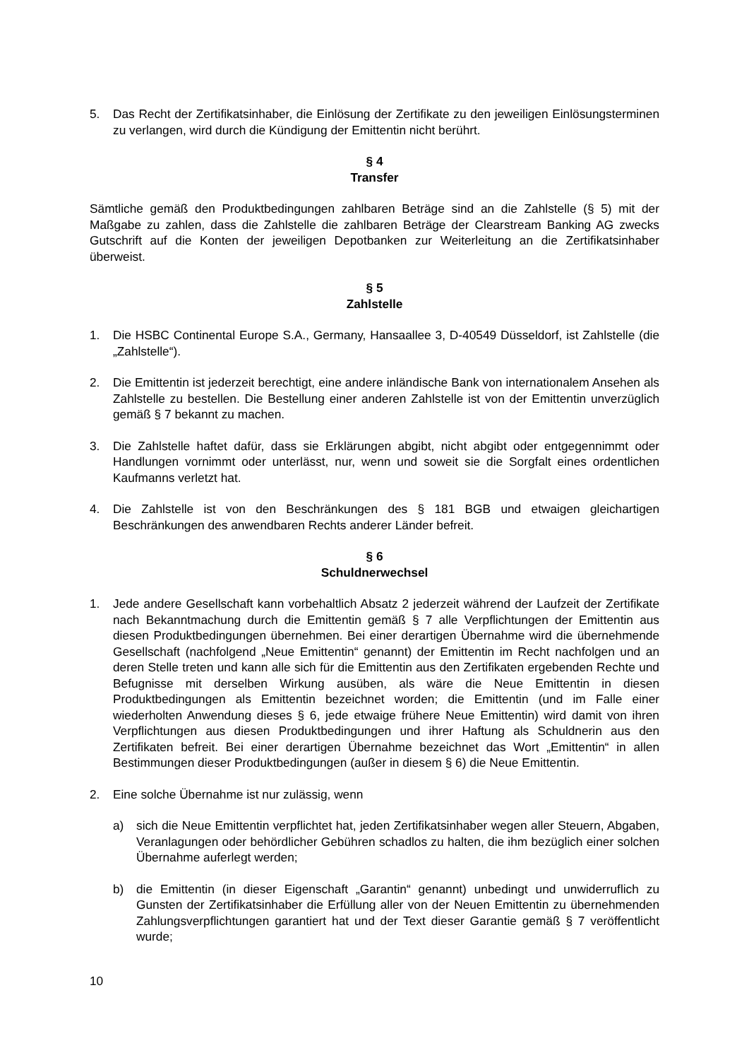5. Das Recht der Zertifikatsinhaber, die Einlösung der Zertifikate zu den jeweiligen Einlösungsterminen zu verlangen, wird durch die Kündigung der Emittentin nicht berührt.
§ 4
Transfer
Sämtliche gemäß den Produktbedingungen zahlbaren Beträge sind an die Zahlstelle (§ 5) mit der Maßgabe zu zahlen, dass die Zahlstelle die zahlbaren Beträge der Clearstream Banking AG zwecks Gutschrift auf die Konten der jeweiligen Depotbanken zur Weiterleitung an die Zertifikatsinhaber überweist.
§ 5
Zahlstelle
1. Die HSBC Continental Europe S.A., Germany, Hansaallee 3, D-40549 Düsseldorf, ist Zahlstelle (die „Zahlstelle“).
2. Die Emittentin ist jederzeit berechtigt, eine andere inländische Bank von internationalem Ansehen als Zahlstelle zu bestellen. Die Bestellung einer anderen Zahlstelle ist von der Emittentin unverzüglich gemäß § 7 bekannt zu machen.
3. Die Zahlstelle haftet dafür, dass sie Erklärungen abgibt, nicht abgibt oder entgegennimmt oder Handlungen vornimmt oder unterlässt, nur, wenn und soweit sie die Sorgfalt eines ordentlichen Kaufmanns verletzt hat.
4. Die Zahlstelle ist von den Beschränkungen des § 181 BGB und etwaigen gleichartigen Beschränkungen des anwendbaren Rechts anderer Länder befreit.
§ 6
Schuldnerwechsel
1. Jede andere Gesellschaft kann vorbehaltlich Absatz 2 jederzeit während der Laufzeit der Zertifikate nach Bekanntmachung durch die Emittentin gemäß § 7 alle Verpflichtungen der Emittentin aus diesen Produktbedingungen übernehmen. Bei einer derartigen Übernahme wird die übernehmende Gesellschaft (nachfolgend „Neue Emittentin“ genannt) der Emittentin im Recht nachfolgen und an deren Stelle treten und kann alle sich für die Emittentin aus den Zertifikaten ergebenden Rechte und Befugnisse mit derselben Wirkung ausüben, als wäre die Neue Emittentin in diesen Produktbedingungen als Emittentin bezeichnet worden; die Emittentin (und im Falle einer wiederholten Anwendung dieses § 6, jede etwaige frühere Neue Emittentin) wird damit von ihren Verpflichtungen aus diesen Produktbedingungen und ihrer Haftung als Schuldnerin aus den Zertifikaten befreit. Bei einer derartigen Übernahme bezeichnet das Wort „Emittentin“ in allen Bestimmungen dieser Produktbedingungen (außer in diesem § 6) die Neue Emittentin.
2. Eine solche Übernahme ist nur zulässig, wenn
a) sich die Neue Emittentin verpflichtet hat, jeden Zertifikatsinhaber wegen aller Steuern, Abgaben, Veranlagungen oder behördlicher Gebühren schadlos zu halten, die ihm bezüglich einer solchen Übernahme auferlegt werden;
b) die Emittentin (in dieser Eigenschaft „Garantin“ genannt) unbedingt und unwiderruflich zu Gunsten der Zertifikatsinhaber die Erfüllung aller von der Neuen Emittentin zu übernehmenden Zahlungsverpflichtungen garantiert hat und der Text dieser Garantie gemäß § 7 veröffentlicht wurde;
10